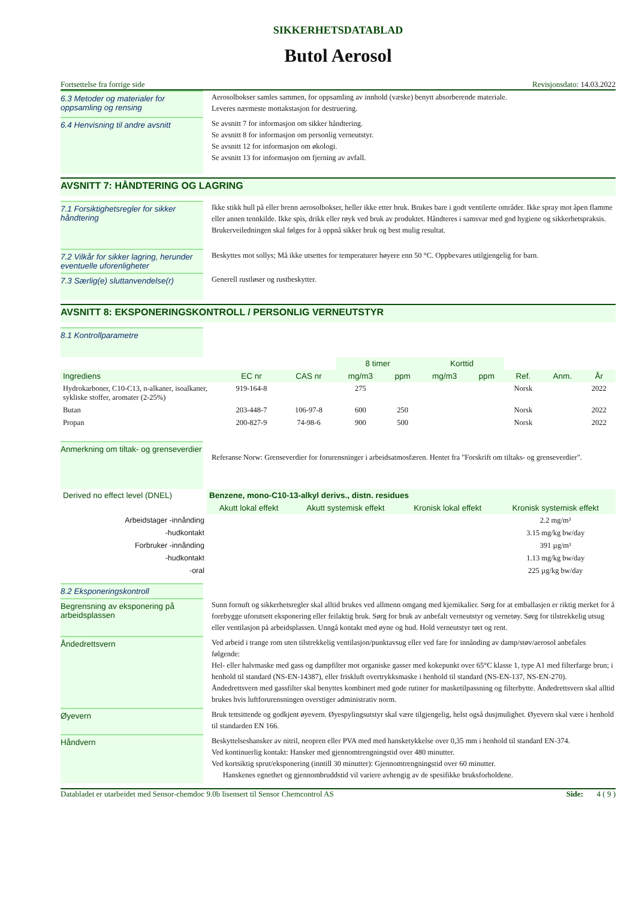SIKKERHETSDATABLAD
Butol Aerosol
Fortsettelse fra forrige side Revisjonsdato: 14.03.2022
6.3 Metoder og materialer for oppsamling og rensing
Aerosolbokser samles sammen, for oppsamling av innhold (væske) benytt absorberende materiale.
Leveres nærmeste mottakstasjon for destruering.
6.4 Henvisning til andre avsnitt
Se avsnitt 7 for informasjon om sikker håndtering.
Se avsnitt 8 for informasjon om personlig verneutstyr.
Se avsnitt 12 for informasjon om økologi.
Se avsnitt 13 for informasjon om fjerning av avfall.
AVSNITT 7: HÅNDTERING OG LAGRING
7.1 Forsiktighetsregler for sikker håndtering
Ikke stikk hull på eller brenn aerosolbokser, heller ikke etter bruk. Brukes bare i godt ventilerte områder. Ikke spray mot åpen flamme eller annen tennkilde. Ikke spis, drikk eller røyk ved bruk av produktet. Håndteres i samsvar med god hygiene og sikkerhetspraksis. Brukerveiledningen skal følges for å oppnå sikker bruk og best mulig resultat.
7.2 Vilkår for sikker lagring, herunder eventuelle uforenligheter
Beskyttes mot sollys; Må ikke utsettes for temperaturer høyere enn 50 °C. Oppbevares utilgjengelig for barn.
7.3 Særlig(e) sluttanvendelse(r)
Generell rustløser og rustbeskytter.
AVSNITT 8: EKSPONERINGSKONTROLL / PERSONLIG VERNEUTSTYR
8.1 Kontrollparametre
| | | | 8 timer | | Korttid | | | | |
| --- | --- | --- | --- | --- | --- | --- | --- | --- | --- |
| Ingrediens | EC nr | CAS nr | mg/m3 | ppm | mg/m3 | ppm | Ref. | Anm. | År |
| Hydrokarboner, C10-C13, n-alkaner, isoalkaner, sykliske stoffer, aromater (2-25%) | 919-164-8 | | 275 | | | | Norsk | | 2022 |
| Butan | 203-448-7 | 106-97-8 | 600 | 250 | | | Norsk | | 2022 |
| Propan | 200-827-9 | 74-98-6 | 900 | 500 | | | Norsk | | 2022 |
Anmerkning om tiltak- og grenseverdier
Referanse Norw: Grenseverdier for forurensninger i arbeidsatmosfæren. Hentet fra "Forskrift om tiltaks- og grenseverdier".
| Derived no effect level (DNEL) | Benzene, mono-C10-13-alkyl derivs., distn. residues | | | |
| --- | --- | --- | --- | --- |
| | Akutt lokal effekt | Akutt systemisk effekt | Kronisk lokal effekt | Kronisk systemisk effekt |
| Arbeidstager -innånding | | | | 2.2 mg/m³ |
| -hudkontakt | | | | 3.15 mg/kg bw/day |
| Forbruker -innånding | | | | 391 µg/m³ |
| -hudkontakt | | | | 1.13 mg/kg bw/day |
| -oral | | | | 225 µg/kg bw/day |
8.2 Eksponeringskontroll
Begrensning av eksponering på arbeidsplassen
Sunn fornuft og sikkerhetsregler skal alltid brukes ved allmenn omgang med kjemikalier. Sørg for at emballasjen er riktig merket for å forebygge uforutsett eksponering eller feilaktig bruk. Sørg for bruk av anbefalt verneutstyr og vernetøy. Sørg for tilstrekkelig utsug eller ventilasjon på arbeidsplassen. Unngå kontakt med øyne og hud. Hold verneutstyr tørt og rent.
Åndedrettsvern
Ved arbeid i trange rom uten tilstrekkelig ventilasjon/punktavsug eller ved fare for innånding av damp/støv/aerosol anbefales følgende:
Hel- eller halvmaske med gass og dampfilter mot organiske gasser med kokepunkt over 65°C klasse 1, type A1 med filterfarge brun; i henhold til standard (NS-EN-14387), eller friskluft overtrykksmaske i henhold til standard (NS-EN-137, NS-EN-270).
Åndedrettsvern med gassfilter skal benyttes kombinert med gode rutiner for masketilpassning og filterbytte. Åndedrettsvern skal alltid brukes hvis luftforurensningen overstiger administrativ norm.
Øyevern
Bruk tettsittende og godkjent øyevern. Øyespylingsutstyr skal være tilgjengelig, helst også dusjmulighet. Øyevern skal være i henhold til standarden EN 166.
Håndvern
Beskyttelseshansker av nitril, neopren eller PVA med med hansketykkelse over 0,35 mm i henhold til standard EN-374.
Ved kontinuerlig kontakt: Hansker med gjennomtrengningstid over 480 minutter.
Ved kortsiktig sprut/eksponering (inntill 30 minutter): Gjennomtrengningstid over 60 minutter.
Hanskenes egnethet og gjennombruddstid vil variere avhengig av de spesifikke bruksforholdene.
Databladet er utarbeidet med Sensor-chemdoc 9.0b lisensert til Sensor Chemcontrol AS Side: 4 ( 9 )